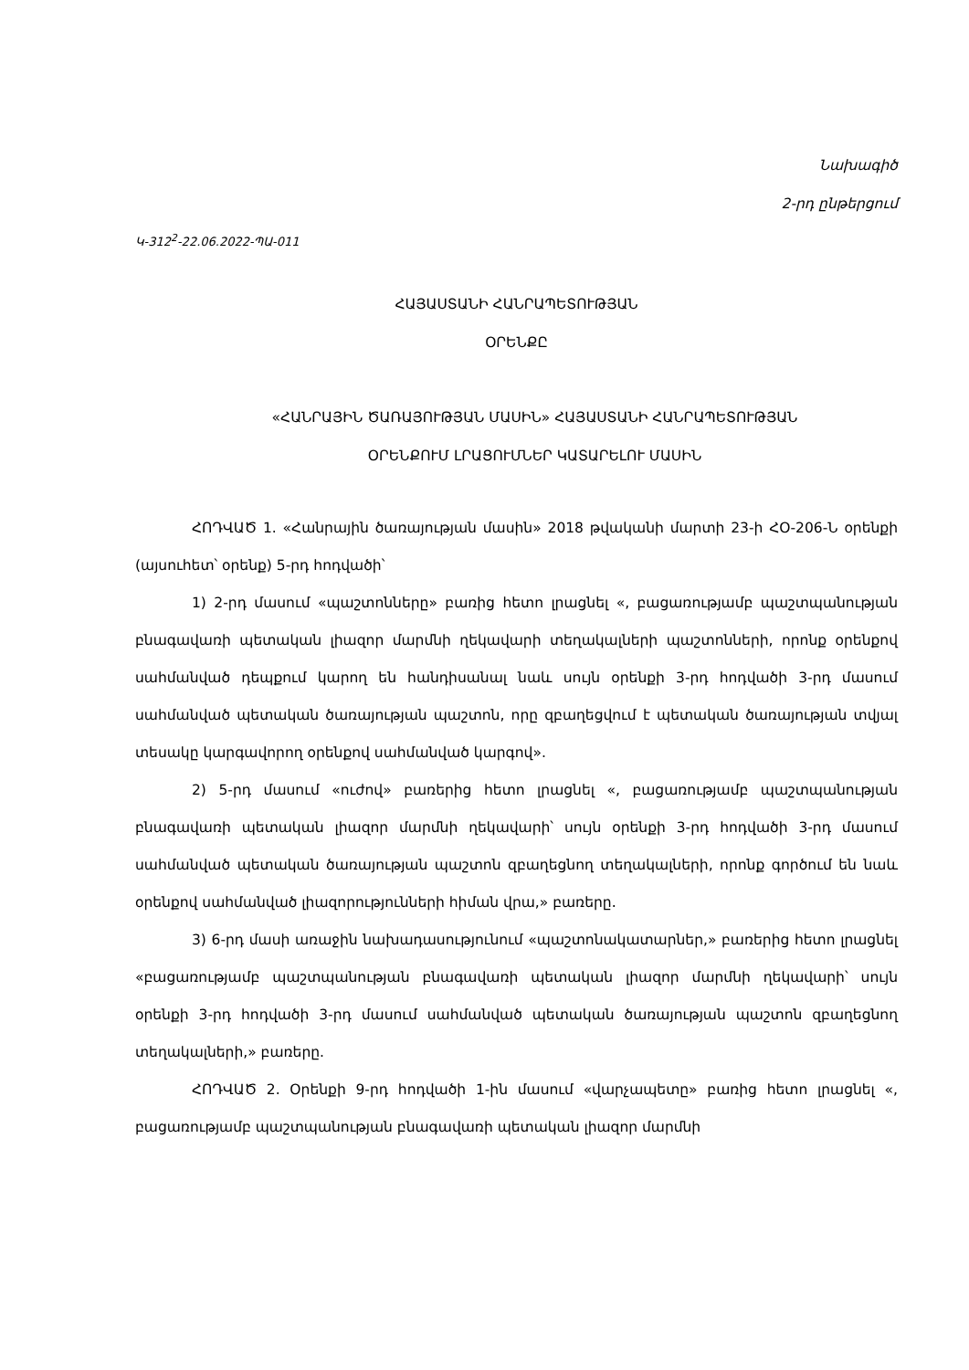Նախագիծ
2-րդ ընթերցում
Կ-312<sup>2</sup>-22.06.2022-ՊԱ-011
ՀԱՅԱՍՏԱՆԻ ՀԱՆՐԱՊԵՏՈՒԹՅԱՆ
ՕՐԵՆՔԸ
«ՀԱՆՐԱՅԻՆ ԾԱՌԱՅՈՒԹՅԱՆ ՄԱՍԻՆ» ՀԱՅԱՍՏԱՆԻ ՀԱՆՐԱՊԵՏՈՒԹՅԱՆ
ՕՐԵՆՔՈՒՄ ԼՐԱՑՈՒՄՆԵՐ ԿԱՏԱՐԵԼՈՒ ՄԱՍԻՆ
ՀՈԴՎԱԾ 1. «Հանրային ծառայության մասին» 2018 թվականի մարտի 23-ի ՀՕ-206-Ն օրենքի (այսուհետ՝ օրենք) 5-րդ հոդվածի՝
1) 2-րդ մասում «պաշտոնները» բառից հետո լրացնել «, բացառությամբ պաշտպանության բնագավառի պետական լիազոր մարմնի ղեկավարի տեղակալների պաշտոնների, որոնք օրենքով սահմանված դեպքում կարող են հանդիսանալ նաև սույն օրենքի 3-րդ հոդվածի 3-րդ մասում սահմանված պետական ծառայության պաշտոն, որը զբաղեցվում է պետական ծառայության տվյալ տեսակը կարգավորող օրենքով սահմանված կարգով».
2) 5-րդ մասում «ուժով» բառերից հետո լրացնել «, բացառությամբ պաշտպանության բնագավառի պետական լիազոր մարմնի ղեկավարի՝ սույն օրենքի 3-րդ հոդվածի 3-րդ մասում սահմանված պետական ծառայության պաշտոն զբաղեցնող տեղակալների, որոնք գործում են նաև օրենքով սահմանված լիազորությունների հիման վրա,» բառերը.
3) 6-րդ մասի առաջին նախադասությունում «պաշտոնակատարներ,» բառերից հետո լրացնել «բացառությամբ պաշտպանության բնագավառի պետական լիազոր մարմնի ղեկավարի՝ սույն օրենքի 3-րդ հոդվածի 3-րդ մասում սահմանված պետական ծառայության պաշտոն զբաղեցնող տեղակալների,» բառերը.
ՀՈԴՎԱԾ 2. Օրենքի 9-րդ հոդվածի 1-ին մասում «վարչապետը» բառից հետո լրացնել «, բացառությամբ պաշտպանության բնագավառի պետական լիազոր մարմնի